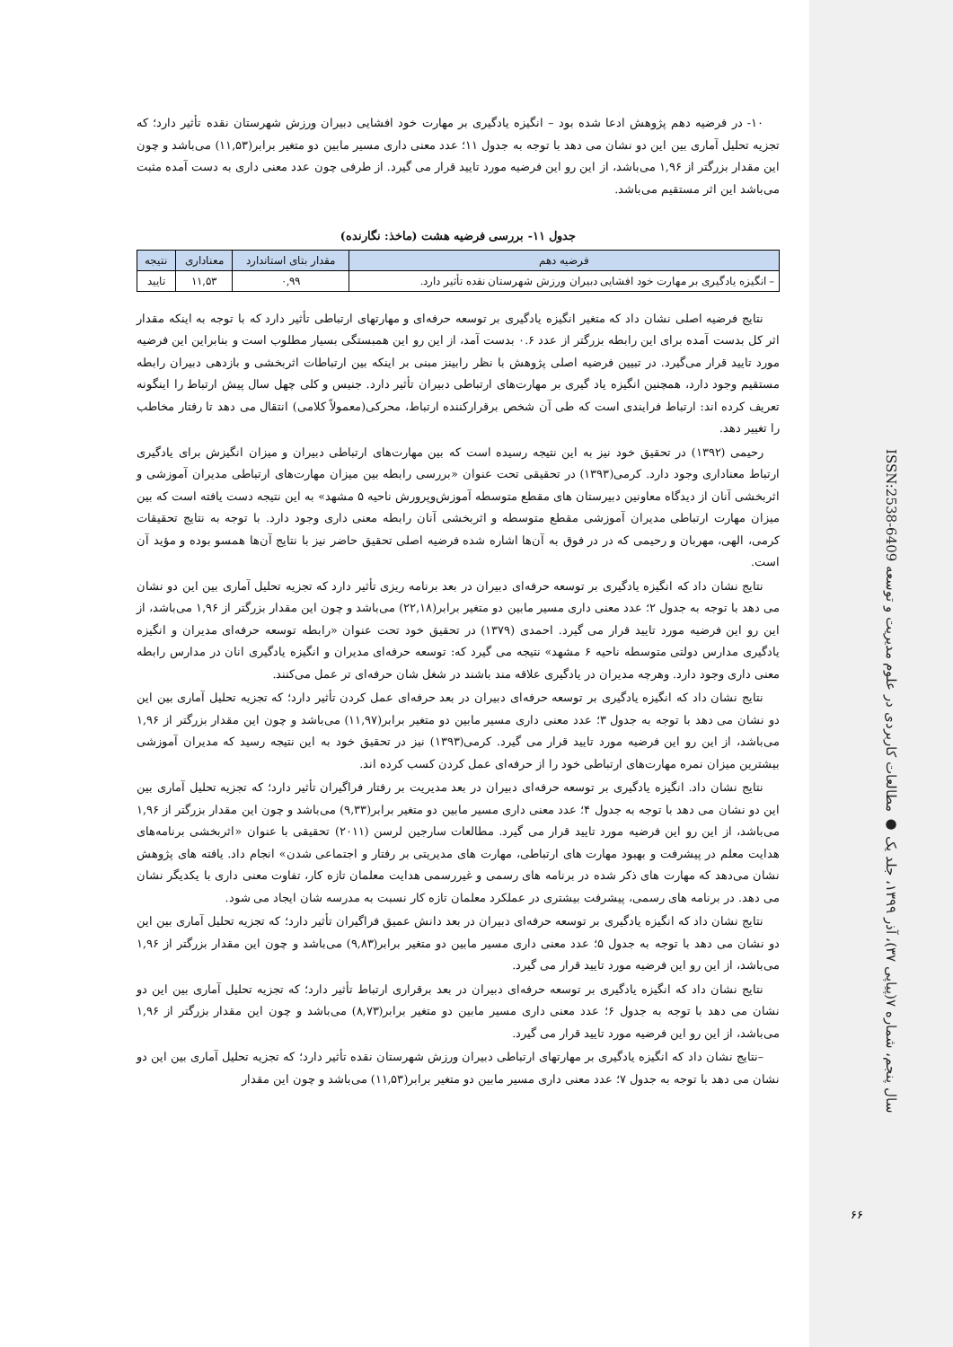۱۰- در فرضیه دهم پژوهش ادعا شده بود – انگیزه یادگیری بر مهارت خود افشایی دبیران ورزش شهرستان نقده تأثیر دارد؛ که تجزیه تحلیل آماری بین این دو نشان می دهد با توجه به جدول ۱۱؛ عدد معنی داری مسیر مابین دو متغیر برابر(۱۱,۵۳) می‌باشد و چون این مقدار بزرگتر از ۱,۹۶ می‌باشد، از این رو این فرضیه مورد تایید قرار می گیرد. از طرفی چون عدد معنی داری به دست آمده مثبت می‌باشد این اثر مستقیم می‌باشد.
جدول ۱۱- بررسی فرضیه هشت (ماخذ: نگارنده)
| فرضیه دهم | مقدار بتای استاندارد | معناداری | نتیجه |
| --- | --- | --- | --- |
| – انگیزه یادگیری بر مهارت خود افشایی دبیران ورزش شهرستان نقده تأثیر دارد. | ۰,۹۹ | ۱۱,۵۳ | تایید |
نتایج فرضیه اصلی نشان داد که متغیر انگیزه یادگیری بر توسعه حرفه‌ای و مهارتهای ارتباطی تأثیر دارد که با توجه به اینکه مقدار اثر کل بدست آمده برای این رابطه بزرگتر از عدد ۰.۶ بدست آمد، از این رو این همبستگی بسیار مطلوب است و بنابراین این فرضیه مورد تایید قرار می‌گیرد. در تبیین فرضیه اصلی پژوهش با نظر رابینز مبنی بر اینکه بین ارتباطات اثربخشی و بازدهی دبیران رابطه مستقیم وجود دارد، همچنین انگیزه یاد گیری بر مهارت‌های ارتباطی دبیران تأثیر دارد. جنیس و کلی چهل سال پیش ارتباط را اینگونه تعریف کرده اند: ارتباط فرایندی است که طی آن شخص برقرارکننده ارتباط، محرکی(معمولاً کلامی) انتقال می دهد تا رفتار مخاطب را تغییر دهد.
رحیمی (۱۳۹۲) در تحقیق خود نیز به این نتیجه رسیده است که بین مهارت‌های ارتباطی دبیران و میزان انگیزش برای یادگیری ارتباط معناداری وجود دارد. کرمی(۱۳۹۳) در تحقیقی تحت عنوان «بررسی رابطه بین میزان مهارت‌های ارتباطی مدیران آموزشی و اثربخشی آنان از دیدگاه معاونین دبیرستان های مقطع متوسطه آموزش‌وپرورش ناحیه ۵ مشهد» به این نتیجه دست یافته است که بین میزان مهارت ارتباطی مدیران آموزشی مقطع متوسطه و اثربخشی آنان رابطه معنی داری وجود دارد. با توجه به نتایج تحقیقات کرمی، الهی، مهربان و رحیمی که در در فوق به آن‌ها اشاره شده فرضیه اصلی تحقیق حاضر نیز با نتایج آن‌ها همسو بوده و مؤید آن است.
نتایج نشان داد که انگیزه یادگیری بر توسعه حرفه‌ای دبیران در بعد برنامه ریزی تأثیر دارد که تجزیه تحلیل آماری بین این دو نشان می دهد با توجه به جدول ۲؛ عدد معنی داری مسیر مابین دو متغیر برابر(۲۲,۱۸) می‌باشد و چون این مقدار بزرگتر از ۱,۹۶ می‌باشد، از این رو این فرضیه مورد تایید قرار می گیرد. احمدی (۱۳۷۹) در تحقیق خود تحت عنوان «رابطه توسعه حرفه‌ای مدیران و انگیزه یادگیری مدارس دولتی متوسطه ناحیه ۶ مشهد» نتیجه می گیرد که: توسعه حرفه‌ای مدیران و انگیزه یادگیری انان در مدارس رابطه معنی داری وجود دارد. وهرچه مدیران در یادگیری علاقه مند باشند در شغل شان حرفه‌ای تر عمل می‌کنند.
نتایج نشان داد که انگیزه یادگیری بر توسعه حرفه‌ای دبیران در بعد حرفه‌ای عمل کردن تأثیر دارد؛ که تجزیه تحلیل آماری بین این دو نشان می دهد با توجه به جدول ۳؛ عدد معنی داری مسیر مابین دو متغیر برابر(۱۱,۹۷) می‌باشد و چون این مقدار بزرگتر از ۱,۹۶ می‌باشد، از این رو این فرضیه مورد تایید قرار می گیرد. کرمی(۱۳۹۳) نیز در تحقیق خود به این نتیجه رسید که مدیران آموزشی بیشترین میزان نمره مهارت‌های ارتباطی خود را از حرفه‌ای عمل کردن کسب کرده اند.
نتایج نشان داد. انگیزه یادگیری بر توسعه حرفه‌ای دبیران در بعد مدیریت بر رفتار فراگیران تأثیر دارد؛ که تجزیه تحلیل آماری بین این دو نشان می دهد با توجه به جدول ۴؛ عدد معنی داری مسیر مابین دو متغیر برابر(۹,۳۳) می‌باشد و چون این مقدار بزرگتر از ۱,۹۶ می‌باشد، از این رو این فرضیه مورد تایید قرار می گیرد. مطالعات سارجین لرسن (۲۰۱۱) تحقیقی با عنوان «اثربخشی برنامه‌های هدایت معلم در پیشرفت و بهبود مهارت های ارتباطی، مهارت های مدیریتی بر رفتار و اجتماعی شدن» انجام داد. یافته های پژوهش نشان می‌دهد که مهارت های ذکر شده در برنامه های رسمی و غیررسمی هدایت معلمان تازه کار، تفاوت معنی داری با یکدیگر نشان می دهد. در برنامه های رسمی، پیشرفت بیشتری در عملکرد معلمان تازه کار نسبت به مدرسه شان ایجاد می شود.
نتایج نشان داد که انگیزه یادگیری بر توسعه حرفه‌ای دبیران در بعد دانش عمیق فراگیران تأثیر دارد؛ که تجزیه تحلیل آماری بین این دو نشان می دهد با توجه به جدول ۵؛ عدد معنی داری مسیر مابین دو متغیر برابر(۹,۸۳) می‌باشد و چون این مقدار بزرگتر از ۱,۹۶ می‌باشد، از این رو این فرضیه مورد تایید قرار می گیرد.
نتایج نشان داد که انگیزه یادگیری بر توسعه حرفه‌ای دبیران در بعد برقراری ارتباط تأثیر دارد؛ که تجزیه تحلیل آماری بین این دو نشان می دهد با توجه به جدول ۶؛ عدد معنی داری مسیر مابین دو متغیر برابر(۸,۷۳) می‌باشد و چون این مقدار بزرگتر از ۱,۹۶ می‌باشد، از این رو این فرضیه مورد تایید قرار می گیرد.
–نتایج نشان داد که انگیزه یادگیری بر مهارتهای ارتباطی دبیران ورزش شهرستان نقده تأثیر دارد؛ که تجزیه تحلیل آماری بین این دو نشان می دهد با توجه به جدول ۷؛ عدد معنی داری مسیر مابین دو متغیر برابر(۱۱,۵۳) می‌باشد و چون این مقدار
سال پنجم، شماره ۷(پیاپی ۳۷)، آذر ۱۳۹۹، جلد یک ● مطالعات کاربردی در علوم مدیریت و توسعه ISSN:2538-6409
۶۶